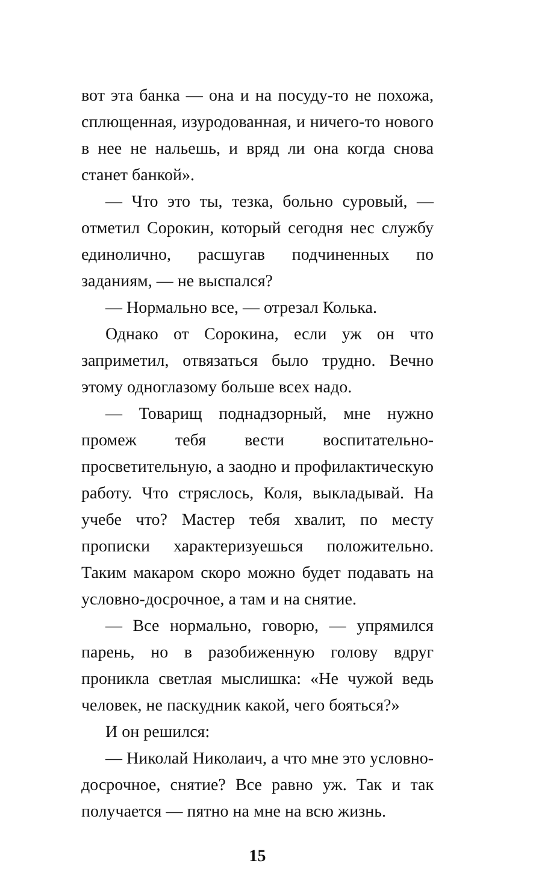вот эта банка — она и на посуду-то не похожа, сплющенная, изуродованная, и ничего-то нового в нее не нальешь, и вряд ли она когда снова станет банкой».
— Что это ты, тезка, больно суровый, — отметил Сорокин, который сегодня нес службу единолично, расшугав подчиненных по заданиям, — не выспался?
— Нормально все, — отрезал Колька.
Однако от Сорокина, если уж он что заприметил, отвязаться было трудно. Вечно этому одноглазому больше всех надо.
— Товарищ поднадзорный, мне нужно промеж тебя вести воспитательно-просветительную, а заодно и профилактическую работу. Что стряслось, Коля, выкладывай. На учебе что? Мастер тебя хвалит, по месту прописки характеризуешься положительно. Таким макаром скоро можно будет подавать на условно-досрочное, а там и на снятие.
— Все нормально, говорю, — упрямился парень, но в разобиженную голову вдруг проникла светлая мыслишка: «Не чужой ведь человек, не паскудник какой, чего бояться?»
И он решился:
— Николай Николаич, а что мне это условно-досрочное, снятие? Все равно уж. Так и так получается — пятно на мне на всю жизнь.
15